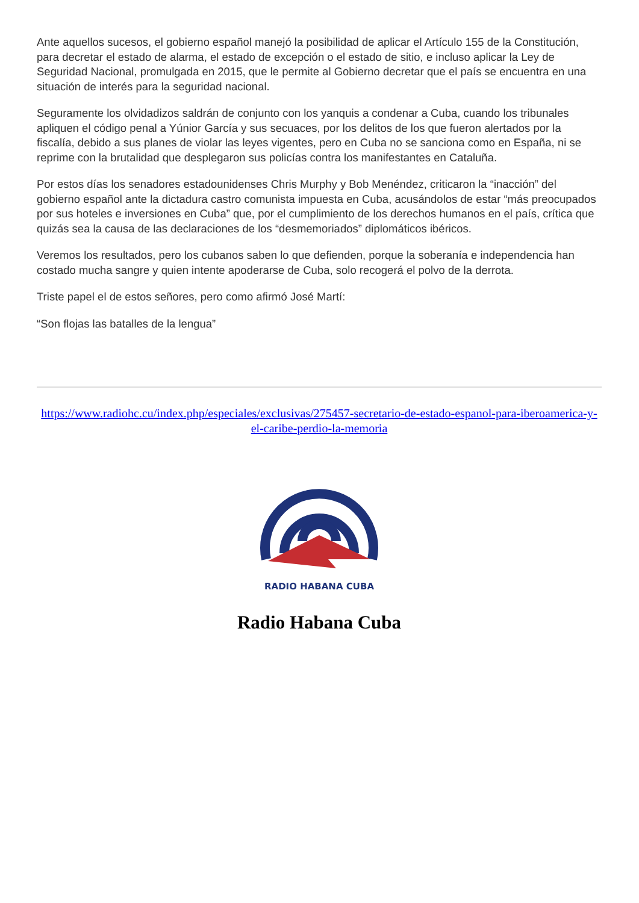Ante aquellos sucesos, el gobierno español manejó la posibilidad de aplicar el Artículo 155 de la Constitución, para decretar el estado de alarma, el estado de excepción o el estado de sitio, e incluso aplicar la Ley de Seguridad Nacional, promulgada en 2015, que le permite al Gobierno decretar que el país se encuentra en una situación de interés para la seguridad nacional.
Seguramente los olvidadizos saldrán de conjunto con los yanquis a condenar a Cuba, cuando los tribunales apliquen el código penal a Yúnior García y sus secuaces, por los delitos de los que fueron alertados por la fiscalía, debido a sus planes de violar las leyes vigentes, pero en Cuba no se sanciona como en España, ni se reprime con la brutalidad que desplegaron sus policías contra los manifestantes en Cataluña.
Por estos días los senadores estadounidenses Chris Murphy y Bob Menéndez, criticaron la “inacción” del gobierno español ante la dictadura castro comunista impuesta en Cuba, acusándolos de estar “más preocupados por sus hoteles e inversiones en Cuba” que, por el cumplimiento de los derechos humanos en el país, crítica que quizás sea la causa de las declaraciones de los “desmemoriados” diplomáticos ibéricos.
Veremos los resultados, pero los cubanos saben lo que defienden, porque la soberanía e independencia han costado mucha sangre y quien intente apoderarse de Cuba, solo recogerá el polvo de la derrota.
Triste papel el de estos señores, pero como afirmó José Martí:
“Son flojas las batalles de la lengua”
https://www.radiohc.cu/index.php/especiales/exclusivas/275457-secretario-de-estado-espanol-para-iberoamerica-y-el-caribe-perdio-la-memoria
RADIO HABANA CUBA
Radio Habana Cuba